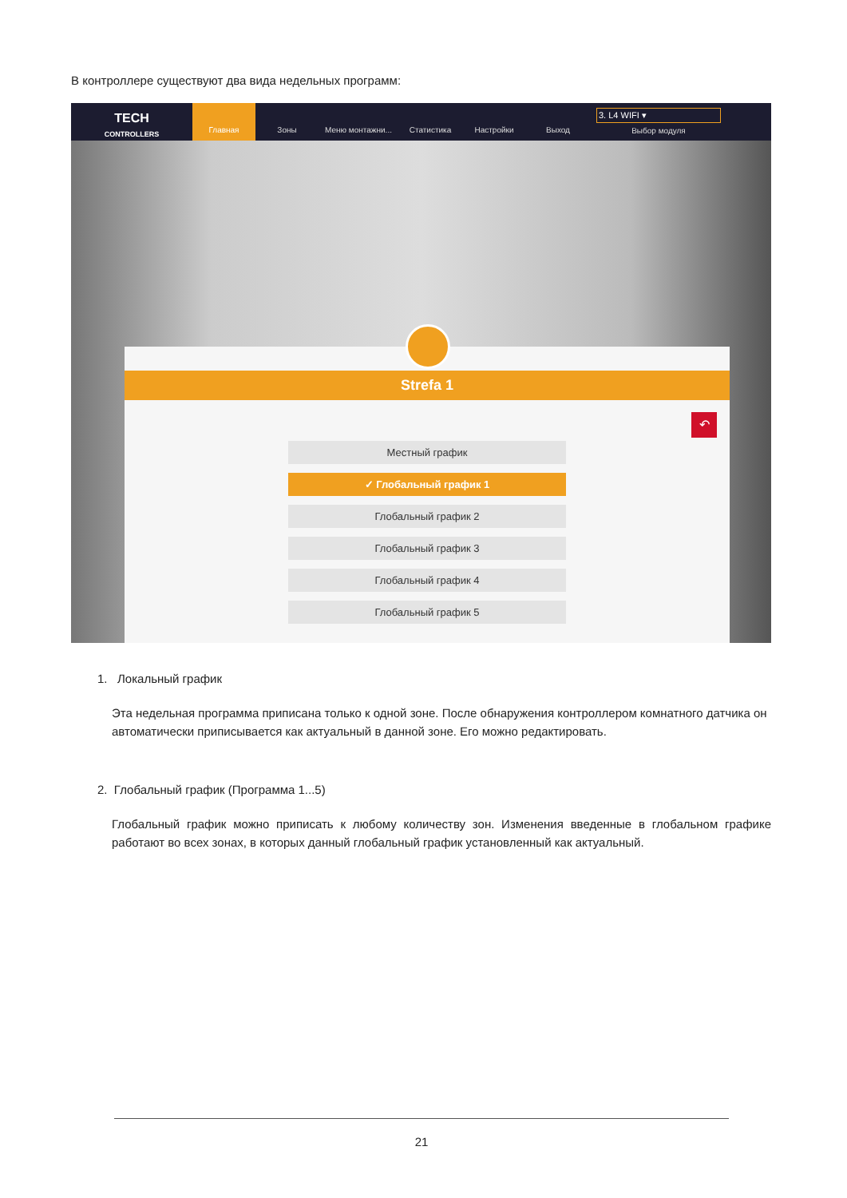В контроллере существуют два вида недельных программ:
TECH
CONTROLLERS
Главная Зоны Меню монтажни... Статистика Настройки Выход 3. L4 WIFI ▾
Выбор модуля
Strefa 1
↶
Местный график
✓ Глобальный график 1
Глобальный график 2
Глобальный график 3
Глобальный график 4
Глобальный график 5
1. Локальный график
Эта недельная программа приписана только к одной зоне. После обнаружения контроллером комнатного датчика он автоматически приписывается как актуальный в данной зоне. Его можно редактировать.
2. Глобальный график (Программа 1...5)
Глобальный график можно приписать к любому количеству зон. Изменения введенные в глобальном графике работают во всех зонах, в которых данный глобальный график установленный как актуальный.
21